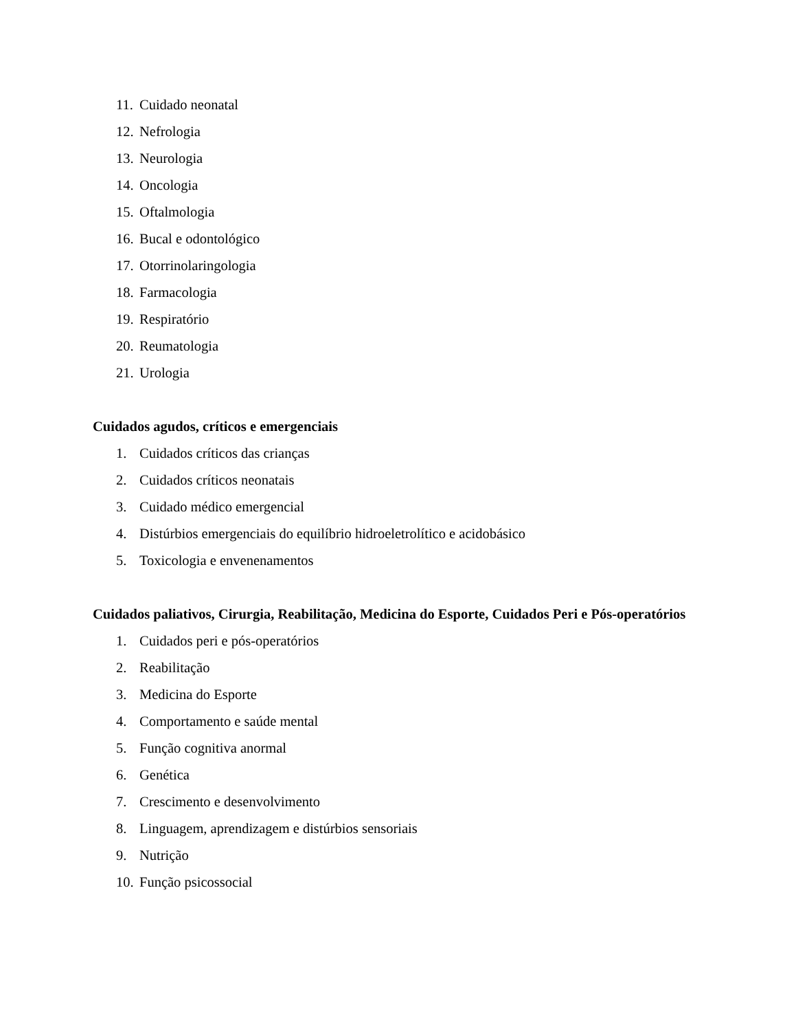11. Cuidado neonatal
12. Nefrologia
13. Neurologia
14. Oncologia
15. Oftalmologia
16. Bucal e odontológico
17. Otorrinolaringologia
18. Farmacologia
19. Respiratório
20. Reumatologia
21. Urologia
Cuidados agudos, críticos e emergenciais
1. Cuidados críticos das crianças
2. Cuidados críticos neonatais
3. Cuidado médico emergencial
4. Distúrbios emergenciais do equilíbrio hidroeletrolítico e acidobásico
5. Toxicologia e envenenamentos
Cuidados paliativos, Cirurgia, Reabilitação, Medicina do Esporte, Cuidados Peri e Pós-operatórios
1. Cuidados peri e pós-operatórios
2. Reabilitação
3. Medicina do Esporte
4. Comportamento e saúde mental
5. Função cognitiva anormal
6. Genética
7. Crescimento e desenvolvimento
8. Linguagem, aprendizagem e distúrbios sensoriais
9. Nutrição
10. Função psicossocial